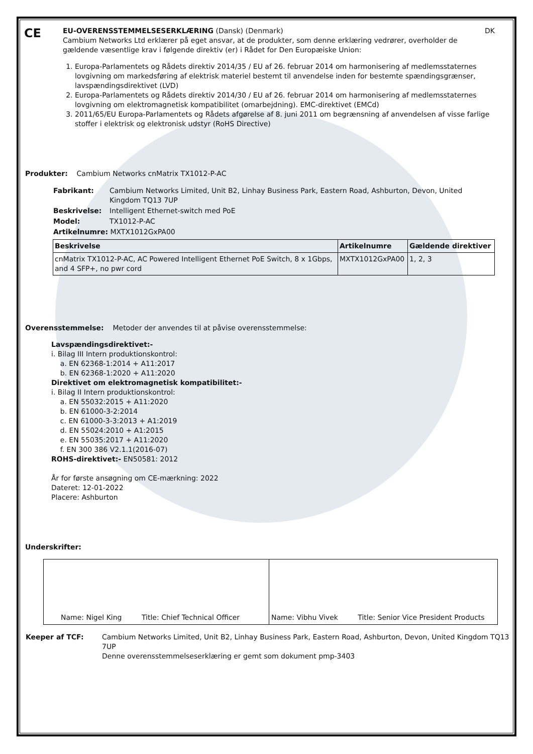CE
EU-OVERENSSTEMMELSESERKLÆRING (Dansk) (Denmark) DK
Cambium Networks Ltd erklærer på eget ansvar, at de produkter, som denne erklæring vedrører, overholder de gældende væsentlige krav i følgende direktiv (er) i Rådet for Den Europæiske Union:
1. Europa-Parlamentets og Rådets direktiv 2014/35 / EU af 26. februar 2014 om harmonisering af medlemsstaternes lovgivning om markedsføring af elektrisk materiel bestemt til anvendelse inden for bestemte spændingsgrænser, lavspændingsdirektivet (LVD)
2. Europa-Parlamentets og Rådets direktiv 2014/30 / EU af 26. februar 2014 om harmonisering af medlemsstaternes lovgivning om elektromagnetisk kompatibilitet (omarbejdning). EMC-direktivet (EMCd)
3. 2011/65/EU Europa-Parlamentets og Rådets afgørelse af 8. juni 2011 om begrænsning af anvendelsen af visse farlige stoffer i elektrisk og elektronisk udstyr (RoHS Directive)
Produkter: Cambium Networks cnMatrix TX1012-P-AC
| Fabrikant: | Cambium Networks Limited, Unit B2, Linhay Business Park, Eastern Road, Ashburton, Devon, United Kingdom TQ13 7UP |
| Beskrivelse: | Intelligent Ethernet-switch med PoE |
| Model: | TX1012-P-AC |
| Artikelnumre: MXTX1012GxPA00 | |
| Beskrivelse | Artikelnumre | Gældende direktiver |
| --- | --- | --- |
| cnMatrix TX1012-P-AC, AC Powered Intelligent Ethernet PoE Switch, 8 x 1Gbps, and 4 SFP+, no pwr cord | MXTX1012GxPA00 | 1, 2, 3 |
Overensstemmelse: Metoder der anvendes til at påvise overensstemmelse:
Lavspændingsdirektivet:-
i. Bilag III Intern produktionskontrol:
a. EN 62368-1:2014 + A11:2017
b. EN 62368-1:2020 + A11:2020
Direktivet om elektromagnetisk kompatibilitet:-
i. Bilag II Intern produktionskontrol:
a. EN 55032:2015 + A11:2020
b. EN 61000-3-2:2014
c. EN 61000-3-3:2013 + A1:2019
d. EN 55024:2010 + A1:2015
e. EN 55035:2017 + A11:2020
f. EN 300 386 V2.1.1(2016-07)
ROHS-direktivet:- EN50581: 2012
År for første ansøgning om CE-mærkning: 2022
Dateret: 12-01-2022
Placere: Ashburton
Underskrifter:
| Name: Nigel King Title: Chief Technical Officer | Name: Vibhu Vivek Title: Senior Vice President Products |
| Keeper af TCF: | Cambium Networks Limited, Unit B2, Linhay Business Park, Eastern Road, Ashburton, Devon, United Kingdom TQ13 7UP Denne overensstemmelseserklæring er gemt som dokument pmp-3403 |